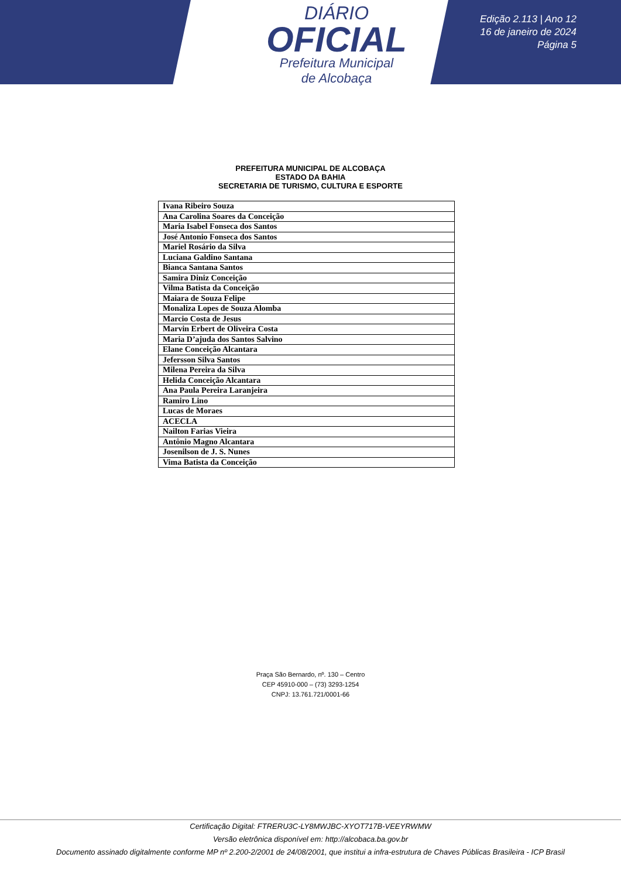DIÁRIO
OFICIAL
Prefeitura Municipal
de Alcobaça
Edição 2.113 | Ano 12
16 de janeiro de 2024
Página 5
PREFEITURA MUNICIPAL DE ALCOBAÇA
ESTADO DA BAHIA
SECRETARIA DE TURISMO, CULTURA E ESPORTE
| Ivana Ribeiro Souza |
| Ana Carolina Soares da Conceição |
| Maria Isabel Fonseca dos Santos |
| José Antonio Fonseca dos Santos |
| Mariel Rosário da Silva |
| Luciana Galdino Santana |
| Bianca Santana Santos |
| Samira Diniz Conceição |
| Vilma Batista da Conceição |
| Maiara de Souza Felipe |
| Monaliza Lopes de Souza Alomba |
| Marcio Costa de Jesus |
| Marvin Erbert de Oliveira Costa |
| Maria D’ajuda dos Santos Salvino |
| Elane Conceição Alcantara |
| Jefersson Silva Santos |
| Milena Pereira da Silva |
| Helida Conceição Alcantara |
| Ana Paula Pereira Laranjeira |
| Ramiro Lino |
| Lucas de Moraes |
| ACECLA |
| Nailton Farias Vieira |
| Antônio Magno Alcantara |
| Josenilson de J. S. Nunes |
| Vima Batista da Conceição |
Praça São Bernardo, nº. 130 – Centro
CEP 45910-000 – (73) 3293-1254
CNPJ: 13.761.721/0001-66
Certificação Digital: FTRERU3C-LY8MWJBC-XYOT717B-VEEYRWMW
Versão eletrônica disponível em: http://alcobaca.ba.gov.br
Documento assinado digitalmente conforme MP nº 2.200-2/2001 de 24/08/2001, que institui a infra-estrutura de Chaves Públicas Brasileira - ICP Brasil